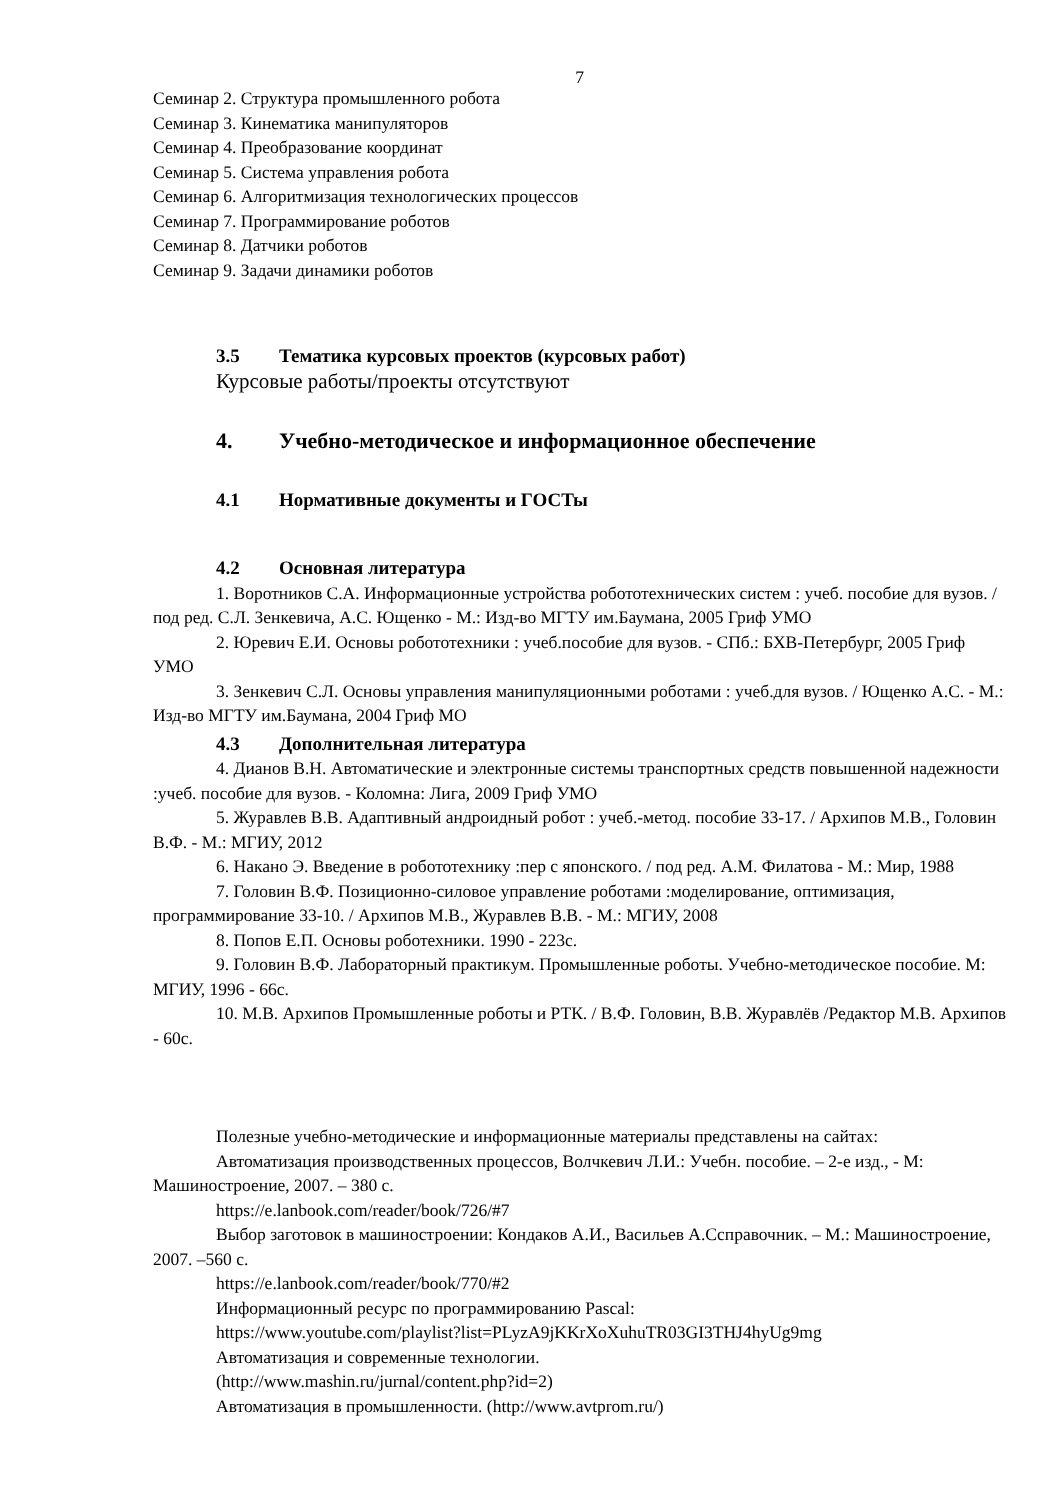7
Семинар 2. Структура промышленного робота
Семинар 3. Кинематика манипуляторов
Семинар 4. Преобразование координат
Семинар 5. Система управления робота
Семинар 6. Алгоритмизация технологических процессов
Семинар 7. Программирование роботов
Семинар 8. Датчики роботов
Семинар 9. Задачи динамики роботов
3.5 Тематика курсовых проектов (курсовых работ)
Курсовые работы/проекты отсутствуют
4. Учебно-методическое и информационное обеспечение
4.1 Нормативные документы и ГОСТы
4.2 Основная литература
1. Воротников С.А. Информационные устройства робототехнических систем : учеб. пособие для вузов. / под ред. С.Л. Зенкевича, А.С. Ющенко - М.: Изд-во МГТУ им.Баумана, 2005 Гриф УМО
2. Юревич Е.И. Основы робототехники : учеб.пособие для вузов. - СПб.: БХВ-Петербург, 2005 Гриф УМО
3. Зенкевич С.Л. Основы управления манипуляционными роботами : учеб.для вузов. / Ющенко А.С. - М.: Изд-во МГТУ им.Баумана, 2004 Гриф МО
4.3 Дополнительная литература
4. Дианов В.Н. Автоматические и электронные системы транспортных средств повышенной надежности :учеб. пособие для вузов. - Коломна: Лига, 2009 Гриф УМО
5. Журавлев В.В. Адаптивный андроидный робот : учеб.-метод. пособие 33-17. / Архипов М.В., Головин В.Ф. - М.: МГИУ, 2012
6. Накано Э. Введение в робототехнику :пер с японского. / под ред. А.М. Филатова - М.: Мир, 1988
7. Головин В.Ф. Позиционно-силовое управление роботами :моделирование, оптимизация, программирование 33-10. / Архипов М.В., Журавлев В.В. - М.: МГИУ, 2008
8. Попов Е.П. Основы роботехники. 1990 - 223с.
9. Головин В.Ф. Лабораторный практикум. Промышленные роботы. Учебно-методическое пособие. М: МГИУ, 1996 - 66с.
10. М.В. Архипов Промышленные роботы и РТК. / В.Ф. Головин, В.В. Журавлёв /Редактор М.В. Архипов - 60с.
Полезные учебно-методические и информационные материалы представлены на сайтах:
Автоматизация производственных процессов, Волчкевич Л.И.: Учебн. пособие. – 2-е изд., - М: Машиностроение, 2007. – 380 с.
https://e.lanbook.com/reader/book/726/#7
Выбор заготовок в машиностроении: Кондаков А.И., Васильев А.Сcправочник. – М.: Машиностроение, 2007. –560 с.
https://e.lanbook.com/reader/book/770/#2
Информационный ресурс по программированию Pascal:
https://www.youtube.com/playlist?list=PLyzA9jKKrXoXuhuTR03GI3THJ4hyUg9mg
Автоматизация и современные технологии.
(http://www.mashin.ru/jurnal/content.php?id=2)
Автоматизация в промышленности. (http://www.avtprom.ru/)